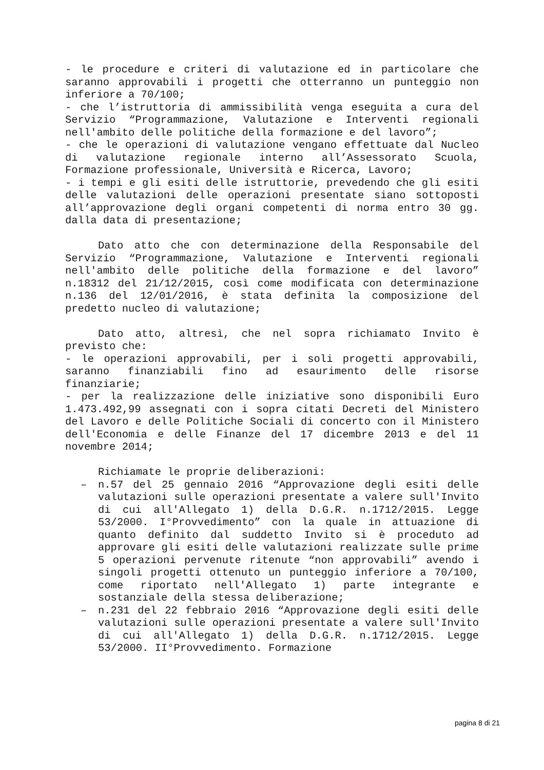- le procedure e criteri di valutazione ed in particolare che saranno approvabili i progetti che otterranno un punteggio non inferiore a 70/100;
- che l’istruttoria di ammissibilità venga eseguita a cura del Servizio “Programmazione, Valutazione e Interventi regionali nell'ambito delle politiche della formazione e del lavoro”;
- che le operazioni di valutazione vengano effettuate dal Nucleo di valutazione regionale interno all’Assessorato Scuola, Formazione professionale, Università e Ricerca, Lavoro;
- i tempi e gli esiti delle istruttorie, prevedendo che gli esiti delle valutazioni delle operazioni presentate siano sottoposti all’approvazione degli organi competenti di norma entro 30 gg. dalla data di presentazione;
Dato atto che con determinazione della Responsabile del Servizio “Programmazione, Valutazione e Interventi regionali nell'ambito delle politiche della formazione e del lavoro” n.18312 del 21/12/2015, così come modificata con determinazione n.136 del 12/01/2016, è stata definita la composizione del predetto nucleo di valutazione;
Dato atto, altresì, che nel sopra richiamato Invito è previsto che:
- le operazioni approvabili, per i soli progetti approvabili, saranno finanziabili fino ad esaurimento delle risorse finanziarie;
- per la realizzazione delle iniziative sono disponibili Euro 1.473.492,99 assegnati con i sopra citati Decreti del Ministero del Lavoro e delle Politiche Sociali di concerto con il Ministero dell'Economia e delle Finanze del 17 dicembre 2013 e del 11 novembre 2014;
Richiamate le proprie deliberazioni:
– n.57 del 25 gennaio 2016 “Approvazione degli esiti delle valutazioni sulle operazioni presentate a valere sull'Invito di cui all'Allegato 1) della D.G.R. n.1712/2015. Legge 53/2000. I°Provvedimento” con la quale in attuazione di quanto definito dal suddetto Invito si è proceduto ad approvare gli esiti delle valutazioni realizzate sulle prime 5 operazioni pervenute ritenute “non approvabili” avendo i singoli progetti ottenuto un punteggio inferiore a 70/100, come riportato nell'Allegato 1) parte integrante e sostanziale della stessa deliberazione;
– n.231 del 22 febbraio 2016 “Approvazione degli esiti delle valutazioni sulle operazioni presentate a valere sull'Invito di cui all'Allegato 1) della D.G.R. n.1712/2015. Legge 53/2000. II°Provvedimento. Formazione
pagina 8 di 21